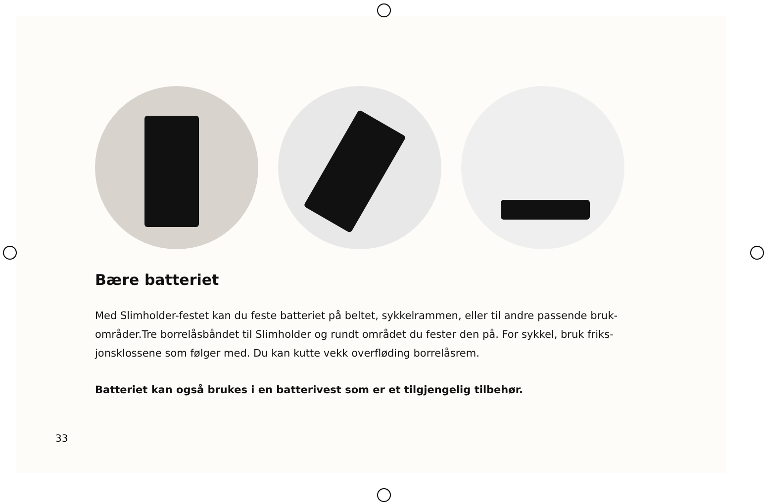Bære batteriet
Med Slimholder-festet kan du feste batteriet på beltet, sykkelrammen, eller til andre passende bruk­områder.Tre borrelåsbåndet til Slimholder og rundt området du fester den på. For sykkel, bruk friks­jonsklossene som følger med. Du kan kutte vekk overfløding borrelåsrem.
Batteriet kan også brukes i en batterivest som er et tilgjengelig tilbehør.
33